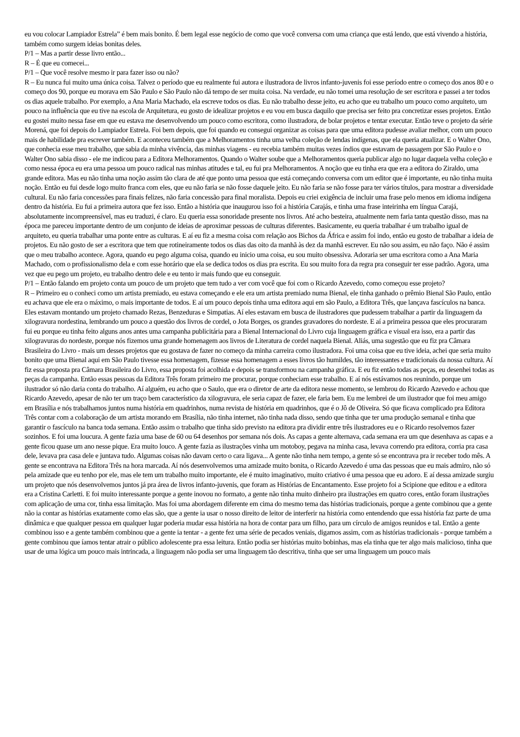eu vou colocar Lampiador Estrela” é bem mais bonito. É bem legal esse negócio de como que você conversa com uma criança que está lendo, que está vivendo a história, também como surgem ideias bonitas deles.
P/1 – Mas a partir desse livro então...
R – É que eu comecei...
P/1 – Que você resolve mesmo ir para fazer isso ou não?
R – Eu nunca fui muito uma única coisa. Talvez o período que eu realmente fui autora e ilustradora de livros infanto-juvenis foi esse período entre o começo dos anos 80 e o começo dos 90, porque eu morava em São Paulo e São Paulo não dá tempo de ser muita coisa. Na verdade, eu não tomei uma resolução de ser escritora e passei a ter todos os dias aquele trabalho. Por exemplo, a Ana Maria Machado, ela escreve todos os dias. Eu não trabalho desse jeito, eu acho que eu trabalho um pouco como arquiteto, um pouco na influência que eu tive na escola de Arquitetura, eu gosto de idealizar projetos e eu vou em busca daquilo que precisa ser feito pra concretizar esses projetos. Então eu gostei muito nessa fase em que eu estava me desenvolvendo um pouco como escritora, como ilustradora, de bolar projetos e tentar executar. Então teve o projeto da série Morená, que foi depois do Lampiador Estrela. Foi bem depois, que foi quando eu consegui organizar as coisas para que uma editora pudesse avaliar melhor, com um pouco mais de habilidade pra escrever também. E aconteceu também que a Melhoramentos tinha uma velha coleção de lendas indígenas, que ela queria atualizar. E o Walter Ono, que conhecia esse meu trabalho, que sabia da minha vivência, das minhas viagens - eu recebia também muitas vezes índios que estavam de passagem por São Paulo e o Walter Ono sabia disso - ele me indicou para a Editora Melhoramentos. Quando o Walter soube que a Melhoramentos queria publicar algo no lugar daquela velha coleção e como nessa época eu era uma pessoa um pouco radical nas minhas atitudes e tal, eu fui pra Melhoramentos. A noção que eu tinha era que era a editora do Ziraldo, uma grande editora. Mas eu não tinha uma noção assim tão clara de até que ponto uma pessoa que está começando conversa com um editor que é importante, eu não tinha muita noção. Então eu fui desde logo muito franca com eles, que eu não faria se não fosse daquele jeito. Eu não faria se não fosse para ter vários títulos, para mostrar a diversidade cultural. Eu não faria concessões para finais felizes, não faria concessão para final moralista. Depois eu criei exigência de incluir uma frase pelo menos em idioma indígena dentro da história. Eu fui a primeira autora que fez isso. Então a história que inaugurou isso foi a história Carajás, e tinha uma frase inteirinha em língua Carajá, absolutamente incompreensível, mas eu traduzi, é claro. Eu queria essa sonoridade presente nos livros. Até acho besteira, atualmente nem faria tanta questão disso, mas na época me pareceu importante dentro de um conjunto de ideias de aproximar pessoas de culturas diferentes. Basicamente, eu queria trabalhar é um trabalho igual de arquiteto, eu queria trabalhar uma ponte entre as culturas. E aí eu fiz a mesma coisa com relação aos Bichos da África e assim foi indo, então eu gosto de trabalhar a ideia de projetos. Eu não gosto de ser a escritora que tem que rotineiramente todos os dias das oito da manhã às dez da manhã escrever. Eu não sou assim, eu não faço. Não é assim que o meu trabalho acontece. Agora, quando eu pego alguma coisa, quando eu inicio uma coisa, eu sou muito obsessiva. Adoraria ser uma escritora como a Ana Maria Machado, com o profissionalismo dela e com esse horário que ela se dedica todos os dias pra escrita. Eu sou muito fora da regra pra conseguir ter esse padrão. Agora, uma vez que eu pego um projeto, eu trabalho dentro dele e eu tento ir mais fundo que eu conseguir.
P/1 – Então falando em projeto conta um pouco de um projeto que tem tudo a ver com você que foi com o Ricardo Azevedo, como começou esse projeto?
R – Primeiro eu o conheci como um artista premiado, eu estava começando e ele era um artista premiado numa Bienal, ele tinha ganhado o prêmio Bienal São Paulo, então eu achava que ele era o máximo, o mais importante de todos. E aí um pouco depois tinha uma editora aqui em são Paulo, a Editora Três, que lançava fascículos na banca. Eles estavam montando um projeto chamado Rezas, Benzeduras e Simpatias. Aí eles estavam em busca de ilustradores que pudessem trabalhar a partir da linguagem da xilogravura nordestina, lembrando um pouco a questão dos livros de cordel, o Jota Borges, os grandes gravadores do nordeste. E aí a primeira pessoa que eles procuraram fui eu porque eu tinha feito alguns anos antes uma campanha publicitária para a Bienal Internacional do Livro cuja linguagem gráfica e visual era isso, era a partir das xilogravuras do nordeste, porque nós fizemos uma grande homenagem aos livros de Literatura de cordel naquela Bienal. Aliás, uma sugestão que eu fiz pra Câmara Brasileira do Livro - mais um desses projetos que eu gostava de fazer no começo da minha carreira como ilustradora. Foi uma coisa que eu tive ideia, achei que seria muito bonito que uma Bienal aqui em São Paulo tivesse essa homenagem, fizesse essa homenagem a esses livros tão humildes, tão interessantes e tradicionais da nossa cultura. Aí fiz essa proposta pra Câmara Brasileira do Livro, essa proposta foi acolhida e depois se transformou na campanha gráfica. E eu fiz então todas as peças, eu desenhei todas as peças da campanha. Então essas pessoas da Editora Três foram primeiro me procurar, porque conheciam esse trabalho. E aí nós estávamos nos reunindo, porque um ilustrador só não daria conta do trabalho. Aí alguém, eu acho que o Saulo, que era o diretor de arte da editora nesse momento, se lembrou do Ricardo Azevedo e achou que Ricardo Azevedo, apesar de não ter um traço bem característico da xilogravura, ele seria capaz de fazer, ele faria bem. Eu me lembrei de um ilustrador que foi meu amigo em Brasília e nós trabalhamos juntos numa história em quadrinhos, numa revista de história em quadrinhos, que é o Jô de Oliveira. Só que ficava complicado pra Editora Três contar com a colaboração de um artista morando em Brasília, não tinha internet, não tinha nada disso, sendo que tinha que ter uma produção semanal e tinha que garantir o fascículo na banca toda semana. Então assim o trabalho que tinha sido previsto na editora pra dividir entre três ilustradores eu e o Ricardo resolvemos fazer sozinhos. E foi uma loucura. A gente fazia uma base de 60 ou 64 desenhos por semana nós dois. As capas a gente alternava, cada semana era um que desenhava as capas e a gente ficou quase um ano nesse pique. Era muito louco. A gente fazia as ilustrações vinha um motoboy, pegava na minha casa, levava correndo pra editora, corria pra casa dele, levava pra casa dele e juntava tudo. Algumas coisas não davam certo o cara ligava... A gente não tinha nem tempo, a gente só se encontrava pra ir receber todo mês. A gente se encontrava na Editora Três na hora marcada. Aí nós desenvolvemos uma amizade muito bonita, o Ricardo Azevedo é uma das pessoas que eu mais admiro, não só pela amizade que eu tenho por ele, mas ele tem um trabalho muito importante, ele é muito imaginativo, muito criativo é uma pessoa que eu adoro. E aí dessa amizade surgiu um projeto que nós desenvolvemos juntos já pra área de livros infanto-juvenis, que foram as Histórias de Encantamento. Esse projeto foi a Scipione que editou e a editora era a Cristina Carletti. E foi muito interessante porque a gente inovou no formato, a gente não tinha muito dinheiro pra ilustrações em quatro cores, então foram ilustrações com aplicação de uma cor, tinha essa limitação. Mas foi uma abordagem diferente em cima do mesmo tema das histórias tradicionais, porque a gente combinou que a gente não ia contar as histórias exatamente como elas são, que a gente ia usar o nosso direito de leitor de interferir na história como entendendo que essa história faz parte de uma dinâmica e que qualquer pessoa em qualquer lugar poderia mudar essa história na hora de contar para um filho, para um círculo de amigos reunidos e tal. Então a gente combinou isso e a gente também combinou que a gente ia tentar - a gente fez uma série de pecados veniais, digamos assim, com as histórias tradicionais - porque também a gente combinou que íamos tentar atrair o público adolescente pra essa leitura. Então podia ser histórias muito bobinhas, mas ela tinha que ter algo mais malicioso, tinha que usar de uma lógica um pouco mais intrincada, a linguagem não podia ser uma linguagem tão descritiva, tinha que ser uma linguagem um pouco mais